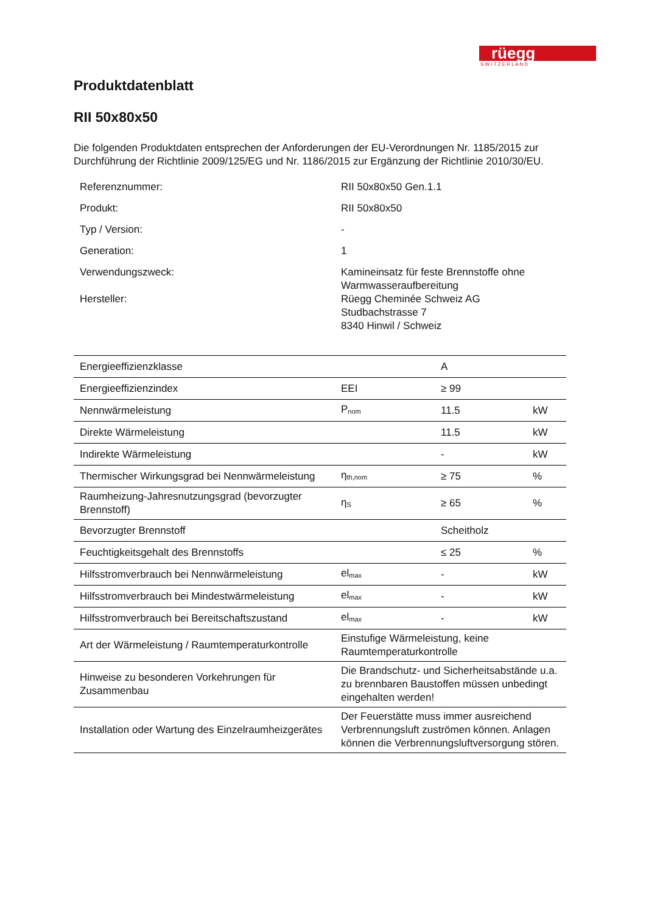S W I T Z E R L A N D
rüegg
Produktdatenblatt
RII 50x80x50
Die folgenden Produktdaten entsprechen der Anforderungen der EU-Verordnungen Nr. 1185/2015 zur Durchführung der Richtlinie 2009/125/EG und Nr. 1186/2015 zur Ergänzung der Richtlinie 2010/30/EU.
| Referenznummer: | RII 50x80x50 Gen.1.1 |
| Produkt: | RII 50x80x50 |
| Typ / Version: | - |
| Generation: | 1 |
| Verwendungszweck: | Kamineinsatz für feste Brennstoffe ohne Warmwasseraufbereitung |
| Hersteller: | Rüegg Cheminée Schweiz AG Studbachstrasse 7 8340 Hinwil / Schweiz |
| Energieeffizienzklasse | | A | |
| Energieeffizienzindex | EEI | ≥ 99 | |
| Nennwärmeleistung | P<sub>nom</sub> | 11.5 | kW |
| Direkte Wärmeleistung | | 11.5 | kW |
| Indirekte Wärmeleistung | | - | kW |
| Thermischer Wirkungsgrad bei Nennwärmeleistung | η<sub>th,nom</sub> | ≥ 75 | % |
| Raumheizung-Jahresnutzungsgrad (bevorzugter Brennstoff) | η<sub>S</sub> | ≥ 65 | % |
| Bevorzugter Brennstoff | | Scheitholz | |
| Feuchtigkeitsgehalt des Brennstoffs | | ≤ 25 | % |
| Hilfsstromverbrauch bei Nennwärmeleistung | el<sub>max</sub> | - | kW |
| Hilfsstromverbrauch bei Mindestwärmeleistung | el<sub>max</sub> | - | kW |
| Hilfsstromverbrauch bei Bereitschaftszustand | el<sub>max</sub> | - | kW |
| Art der Wärmeleistung / Raumtemperaturkontrolle | Einstufige Wärmeleistung, keine Raumtemperaturkontrolle | | |
| Hinweise zu besonderen Vorkehrungen für Zusammenbau | Die Brandschutz- und Sicherheitsabstände u.a. zu brennbaren Baustoffen müssen unbedingt eingehalten werden! | | |
| Installation oder Wartung des Einzelraumheizgerätes | Der Feuerstätte muss immer ausreichend Verbrennungsluft zuströmen können. Anlagen können die Verbrennungsluftversorgung stören. | | |